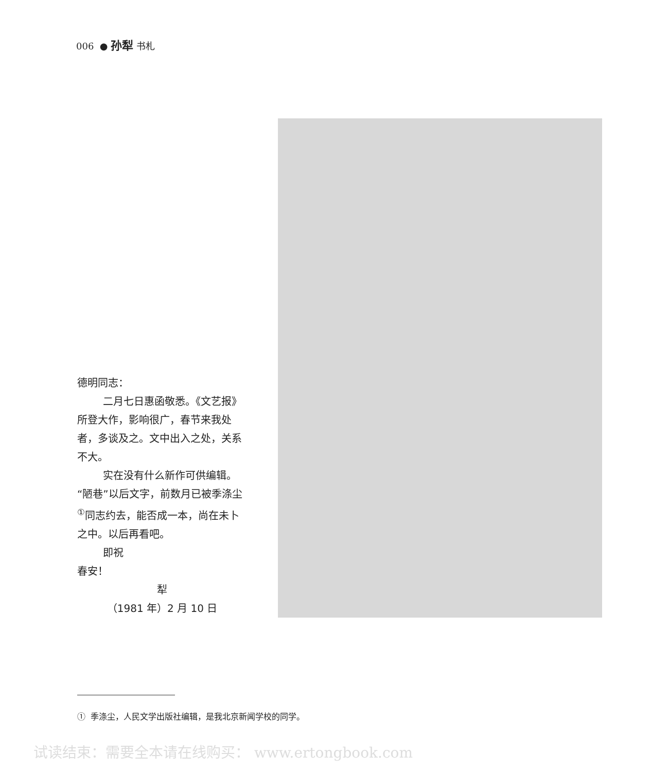006 ● 孙犁 书札
德明同志：
二月七日惠函敬悉。《文艺报》所登大作，影响很广，春节来我处者，多谈及之。文中出入之处，关系不大。
实在没有什么新作可供编辑。“陋巷”以后文字，前数月已被季涤尘<sup>①</sup>同志约去，能否成一本，尚在未卜之中。以后再看吧。
即祝
春安！
犁
（1981 年）2 月 10 日
① 季涤尘，人民文学出版社编辑，是我北京新闻学校的同学。
试读结束：需要全本请在线购买： www.ertongbook.com